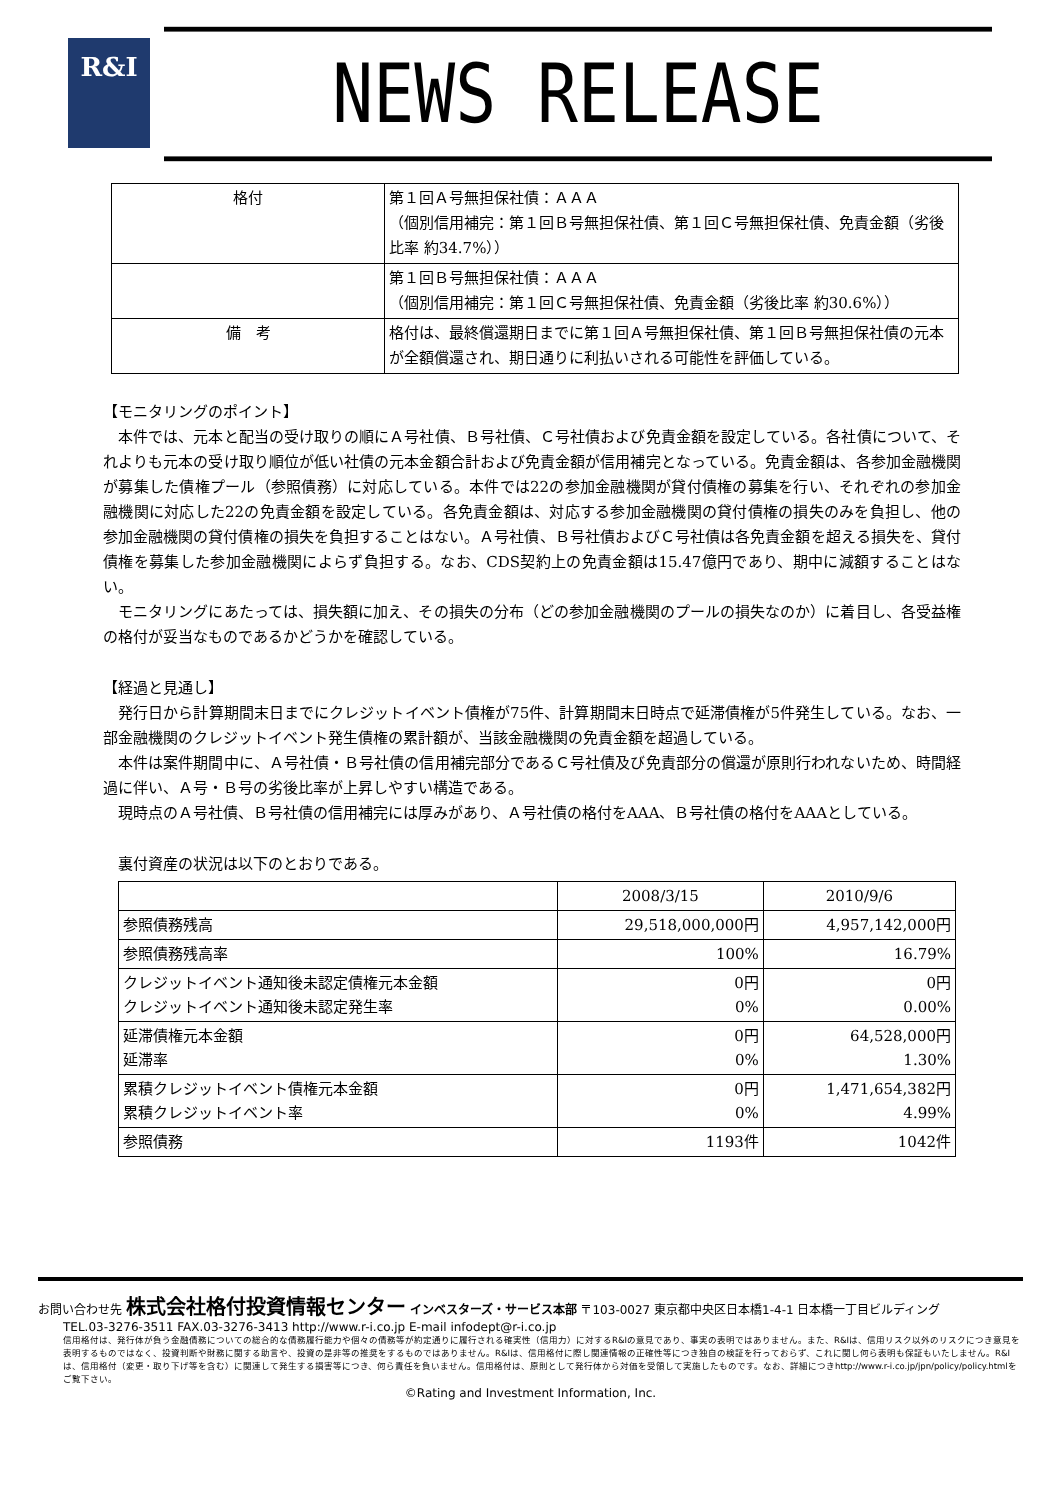R&I
NEWS RELEASE
| 格付 | 第１回Ａ号無担保社債：ＡＡＡ （個別信用補完：第１回Ｂ号無担保社債、第１回Ｃ号無担保社債、免責金額（劣後比率 約34.7%）） |
| | 第１回Ｂ号無担保社債：ＡＡＡ （個別信用補完：第１回Ｃ号無担保社債、免責金額（劣後比率 約30.6%）） |
| 備 考 | 格付は、最終償還期日までに第１回Ａ号無担保社債、第１回Ｂ号無担保社債の元本が全額償還され、期日通りに利払いされる可能性を評価している。 |
【モニタリングのポイント】
　本件では、元本と配当の受け取りの順にＡ号社債、Ｂ号社債、Ｃ号社債および免責金額を設定している。各社債について、それよりも元本の受け取り順位が低い社債の元本金額合計および免責金額が信用補完となっている。免責金額は、各参加金融機関が募集した債権プール（参照債務）に対応している。本件では22の参加金融機関が貸付債権の募集を行い、それぞれの参加金融機関に対応した22の免責金額を設定している。各免責金額は、対応する参加金融機関の貸付債権の損失のみを負担し、他の参加金融機関の貸付債権の損失を負担することはない。Ａ号社債、Ｂ号社債およびＣ号社債は各免責金額を超える損失を、貸付債権を募集した参加金融機関によらず負担する。なお、CDS契約上の免責金額は15.47億円であり、期中に減額することはない。
　モニタリングにあたっては、損失額に加え、その損失の分布（どの参加金融機関のプールの損失なのか）に着目し、各受益権の格付が妥当なものであるかどうかを確認している。
【経過と見通し】
　発行日から計算期間末日までにクレジットイベント債権が75件、計算期間末日時点で延滞債権が5件発生している。なお、一部金融機関のクレジットイベント発生債権の累計額が、当該金融機関の免責金額を超過している。
　本件は案件期間中に、Ａ号社債・Ｂ号社債の信用補完部分であるＣ号社債及び免責部分の償還が原則行われないため、時間経過に伴い、Ａ号・Ｂ号の劣後比率が上昇しやすい構造である。
　現時点のＡ号社債、Ｂ号社債の信用補完には厚みがあり、Ａ号社債の格付をAAA、Ｂ号社債の格付をAAAとしている。
　裏付資産の状況は以下のとおりである。
| | 2008/3/15 | 2010/9/6 |
| --- | --- | --- |
| 参照債務残高 | 29,518,000,000円 | 4,957,142,000円 |
| 参照債務残高率 | 100% | 16.79% |
| クレジットイベント通知後未認定債権元本金額 クレジットイベント通知後未認定発生率 | 0円 0% | 0円 0.00% |
| 延滞債権元本金額 延滞率 | 0円 0% | 64,528,000円 1.30% |
| 累積クレジットイベント債権元本金額 累積クレジットイベント率 | 0円 0% | 1,471,654,382円 4.99% |
| 参照債務 | 1193件 | 1042件 |
お問い合わせ先 株式会社格付投資情報センター インベスターズ・サービス本部 〒103-0027 東京都中央区日本橋1-4-1 日本橋一丁目ビルディング
TEL.03-3276-3511 FAX.03-3276-3413 http://www.r-i.co.jp E-mail infodept@r-i.co.jp
信用格付は、発行体が負う金融債務についての総合的な債務履行能力や個々の債務等が約定通りに履行される確実性（信用力）に対するR&Iの意見であり、事実の表明ではありません。また、R&Iは、信用リスク以外のリスクにつき意見を表明するものではなく、投資判断や財務に関する助言や、投資の是非等の推奨をするものではありません。R&Iは、信用格付に際し関連情報の正確性等につき独自の検証を行っておらず、これに関し何ら表明も保証もいたしません。R&Iは、信用格付（変更・取り下げ等を含む）に関連して発生する損害等につき、何ら責任を負いません。信用格付は、原則として発行体から対価を受領して実施したものです。なお、詳細につきhttp://www.r-i.co.jp/jpn/policy/policy.htmlをご覧下さい。
©Rating and Investment Information, Inc.